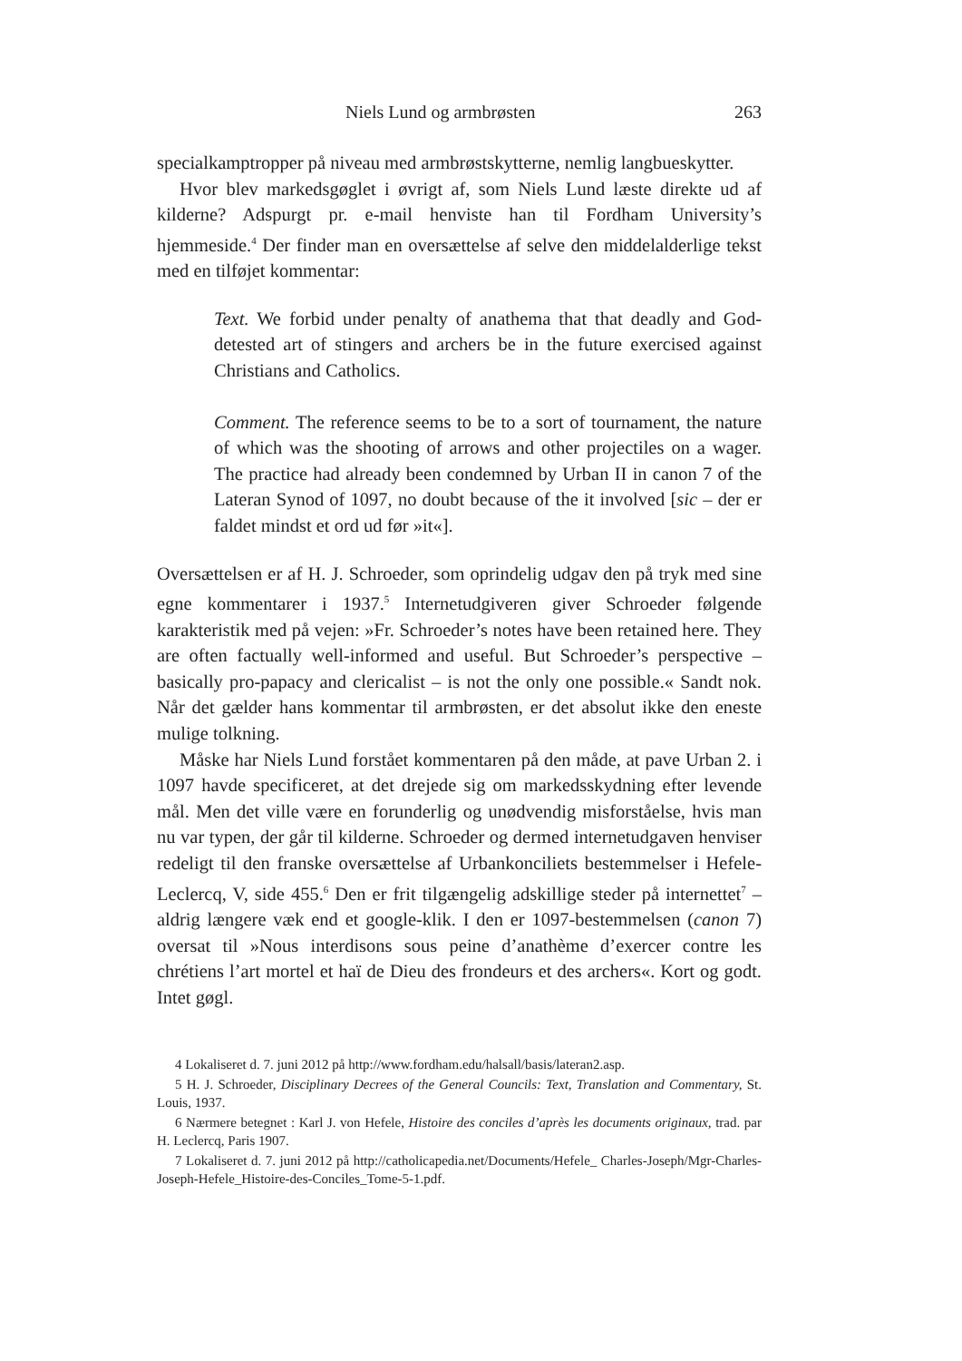Niels Lund og armbrøsten 263
specialkamptropper på niveau med armbrøstskytterne, nemlig langbueskytter.
Hvor blev markedsgøglet i øvrigt af, som Niels Lund læste direkte ud af kilderne? Adspurgt pr. e-mail henviste han til Fordham University’s hjemmeside.<sup>4</sup> Der finder man en oversættelse af selve den middelalderlige tekst med en tilføjet kommentar:
Text. We forbid under penalty of anathema that that deadly and God-detested art of stingers and archers be in the future exercised against Christians and Catholics.
Comment. The reference seems to be to a sort of tournament, the nature of which was the shooting of arrows and other projectiles on a wager. The practice had already been condemned by Urban II in canon 7 of the Lateran Synod of 1097, no doubt because of the it involved [sic – der er faldet mindst et ord ud før »it«].
Oversættelsen er af H. J. Schroeder, som oprindelig udgav den på tryk med sine egne kommentarer i 1937.<sup>5</sup> Internetudgiveren giver Schroeder følgende karakteristik med på vejen: »Fr. Schroeder’s notes have been retained here. They are often factually well-informed and useful. But Schroeder’s perspective – basically pro-papacy and clericalist – is not the only one possible.« Sandt nok. Når det gælder hans kommentar til armbrøsten, er det absolut ikke den eneste mulige tolkning.
Måske har Niels Lund forstået kommentaren på den måde, at pave Urban 2. i 1097 havde specificeret, at det drejede sig om markedsskydning efter levende mål. Men det ville være en forunderlig og unødvendig misforståelse, hvis man nu var typen, der går til kilderne. Schroeder og dermed internetudgaven henviser redeligt til den franske oversættelse af Urbankonciliets bestemmelser i Hefele-Leclercq, V, side 455.<sup>6</sup> Den er frit tilgængelig adskillige steder på internettet<sup>7</sup> – aldrig længere væk end et google-klik. I den er 1097-bestemmelsen (canon 7) oversat til »Nous interdisons sous peine d’anathème d’exercer contre les chrétiens l’art mortel et haï de Dieu des frondeurs et des archers«. Kort og godt. Intet gøgl.
4 Lokaliseret d. 7. juni 2012 på http://www.fordham.edu/halsall/basis/lateran2.asp.
5 H. J. Schroeder, Disciplinary Decrees of the General Councils: Text, Translation and Commentary, St. Louis, 1937.
6 Nærmere betegnet : Karl J. von Hefele, Histoire des conciles d’après les documents originaux, trad. par H. Leclercq, Paris 1907.
7 Lokaliseret d. 7. juni 2012 på http://catholicapedia.net/Documents/Hefele_ Charles-Joseph/Mgr-Charles-Joseph-Hefele_Histoire-des-Conciles_Tome-5-1.pdf.